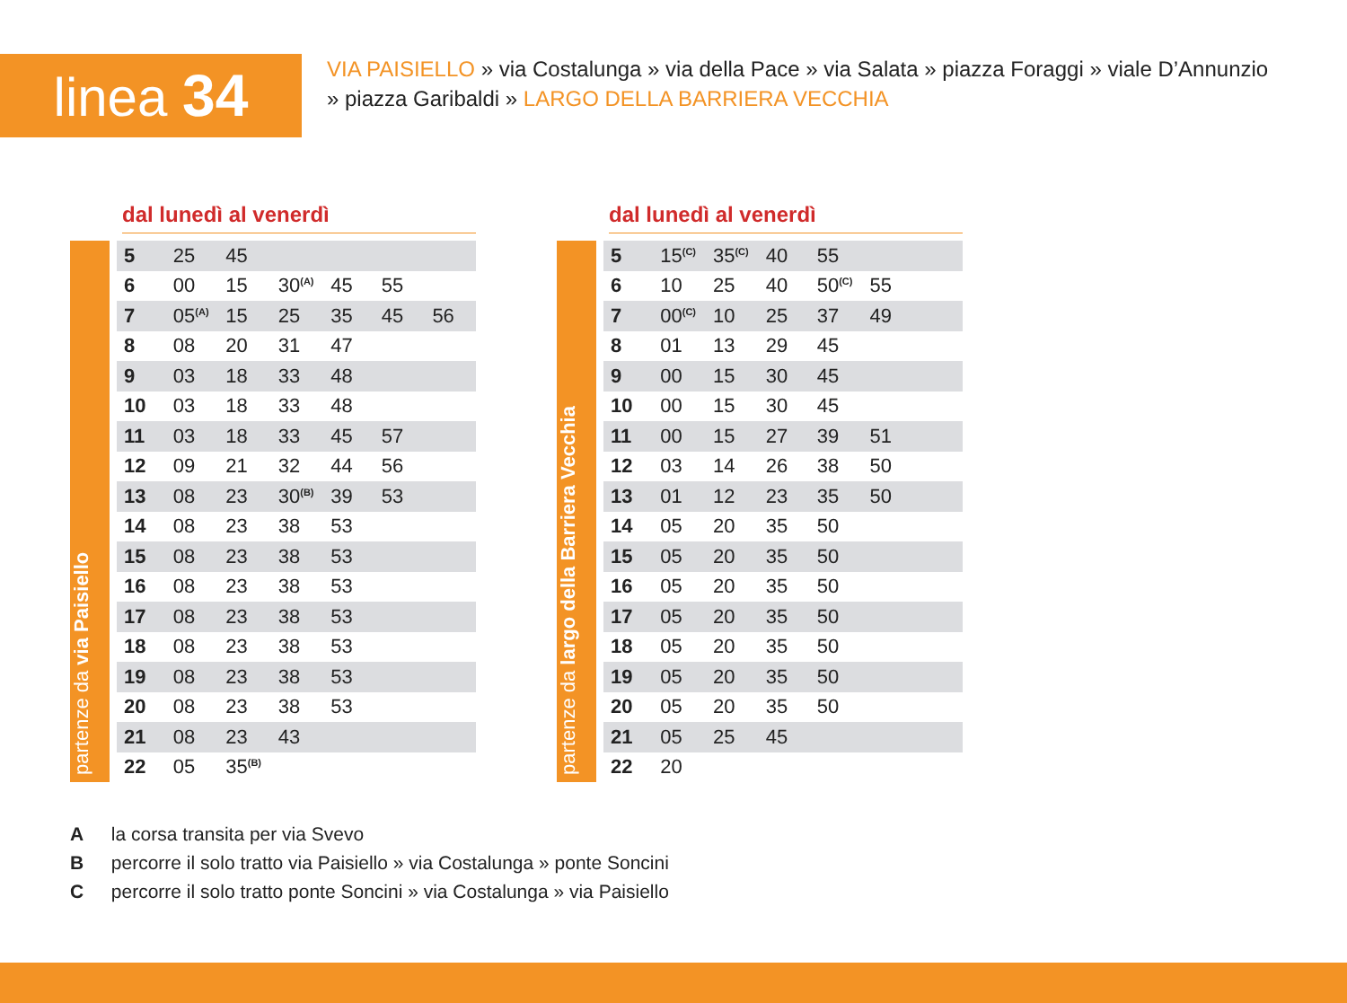linea 34
VIA PAISIELLO » via Costalunga » via della Pace » via Salata » piazza Foraggi » viale D’Annunzio » piazza Garibaldi » LARGO DELLA BARRIERA VECCHIA
dal lunedì al venerdì
partenze da via Paisiello
| 5 | 25 | 45 | | | | |
| 6 | 00 | 15 | 30<sup>(A)</sup> | 45 | 55 | |
| 7 | 05<sup>(A)</sup> | 15 | 25 | 35 | 45 | 56 |
| 8 | 08 | 20 | 31 | 47 | | |
| 9 | 03 | 18 | 33 | 48 | | |
| 10 | 03 | 18 | 33 | 48 | | |
| 11 | 03 | 18 | 33 | 45 | 57 | |
| 12 | 09 | 21 | 32 | 44 | 56 | |
| 13 | 08 | 23 | 30<sup>(B)</sup> | 39 | 53 | |
| 14 | 08 | 23 | 38 | 53 | | |
| 15 | 08 | 23 | 38 | 53 | | |
| 16 | 08 | 23 | 38 | 53 | | |
| 17 | 08 | 23 | 38 | 53 | | |
| 18 | 08 | 23 | 38 | 53 | | |
| 19 | 08 | 23 | 38 | 53 | | |
| 20 | 08 | 23 | 38 | 53 | | |
| 21 | 08 | 23 | 43 | | | |
| 22 | 05 | 35<sup>(B)</sup> | | | | |
dal lunedì al venerdì
partenze da largo della Barriera Vecchia
| 5 | 15<sup>(C)</sup> | 35<sup>(C)</sup> | 40 | 55 | | |
| 6 | 10 | 25 | 40 | 50<sup>(C)</sup> | 55 | |
| 7 | 00<sup>(C)</sup> | 10 | 25 | 37 | 49 | |
| 8 | 01 | 13 | 29 | 45 | | |
| 9 | 00 | 15 | 30 | 45 | | |
| 10 | 00 | 15 | 30 | 45 | | |
| 11 | 00 | 15 | 27 | 39 | 51 | |
| 12 | 03 | 14 | 26 | 38 | 50 | |
| 13 | 01 | 12 | 23 | 35 | 50 | |
| 14 | 05 | 20 | 35 | 50 | | |
| 15 | 05 | 20 | 35 | 50 | | |
| 16 | 05 | 20 | 35 | 50 | | |
| 17 | 05 | 20 | 35 | 50 | | |
| 18 | 05 | 20 | 35 | 50 | | |
| 19 | 05 | 20 | 35 | 50 | | |
| 20 | 05 | 20 | 35 | 50 | | |
| 21 | 05 | 25 | 45 | | | |
| 22 | 20 | | | | | |
A la corsa transita per via Svevo
B percorre il solo tratto via Paisiello » via Costalunga » ponte Soncini
C percorre il solo tratto ponte Soncini » via Costalunga » via Paisiello